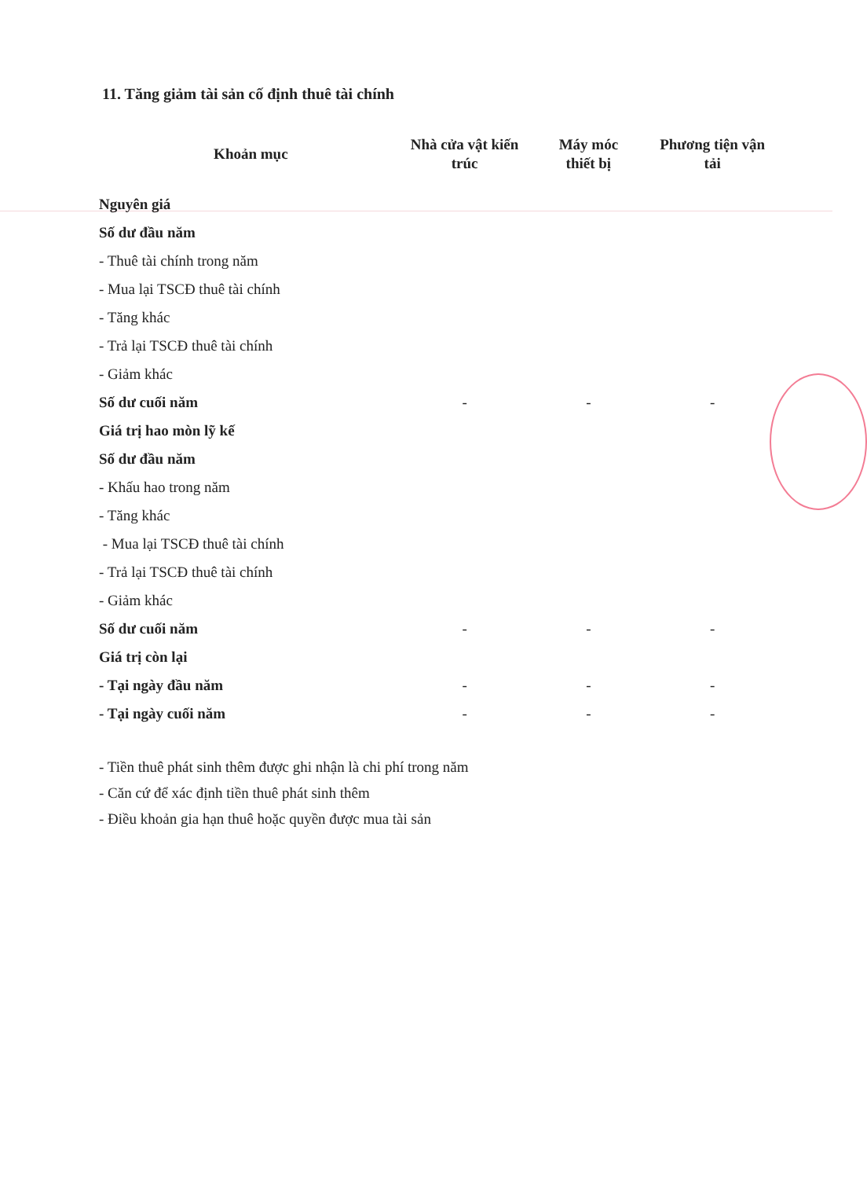11. Tăng giảm tài sản cố định thuê tài chính
| Khoản mục | Nhà cửa vật kiến trúc | Máy móc thiết bị | Phương tiện vận tải |
| --- | --- | --- | --- |
| Nguyên giá | | | |
| Số dư đầu năm | | | |
| - Thuê tài chính trong năm | | | |
| - Mua lại TSCĐ thuê tài chính | | | |
| - Tăng khác | | | |
| - Trả lại TSCĐ thuê tài chính | | | |
| - Giảm khác | | | |
| Số dư cuối năm | - | - | - |
| Giá trị hao mòn lỹ kế | | | |
| Số dư đầu năm | | | |
| - Khấu hao trong năm | | | |
| - Tăng khác | | | |
| - Mua lại TSCĐ thuê tài chính | | | |
| - Trả lại TSCĐ thuê tài chính | | | |
| - Giảm khác | | | |
| Số dư cuối năm | - | - | - |
| Giá trị còn lại | | | |
| - Tại ngày đầu năm | - | - | - |
| - Tại ngày cuối năm | - | - | - |
- Tiền thuê phát sinh thêm được ghi nhận là chi phí trong năm
- Căn cứ để xác định tiền thuê phát sinh thêm
- Điều khoản gia hạn thuê hoặc quyền được mua tài sản